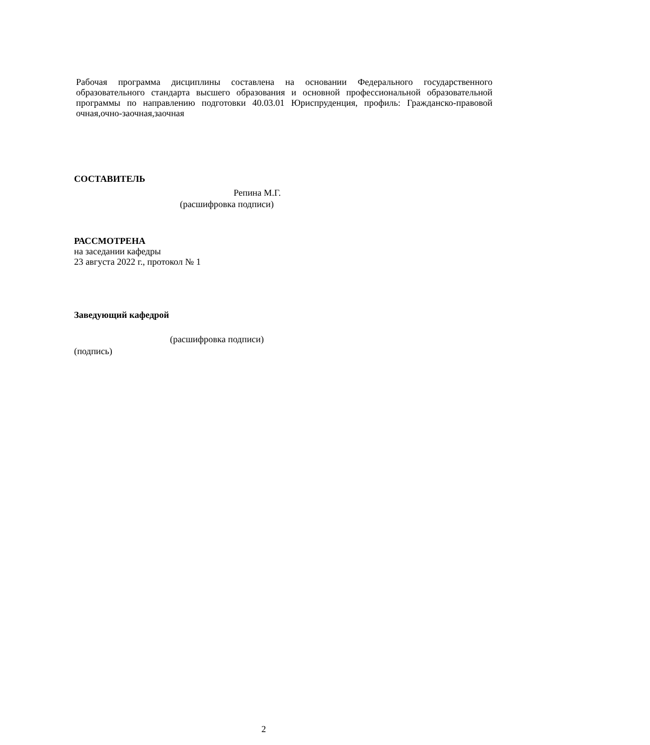Рабочая программа дисциплины составлена на основании Федерального государственного образовательного стандарта высшего образования и основной профессиональной образовательной программы по направлению подготовки 40.03.01 Юриспруденция, профиль: Гражданско-правовой очная,очно-заочная,заочная
СОСТАВИТЕЛЬ
Репина М.Г.
(расшифровка подписи)
РАССМОТРЕНА
на заседании кафедры
23 августа 2022 г., протокол № 1
Заведующий кафедрой
(расшифровка подписи)
(подпись)
2